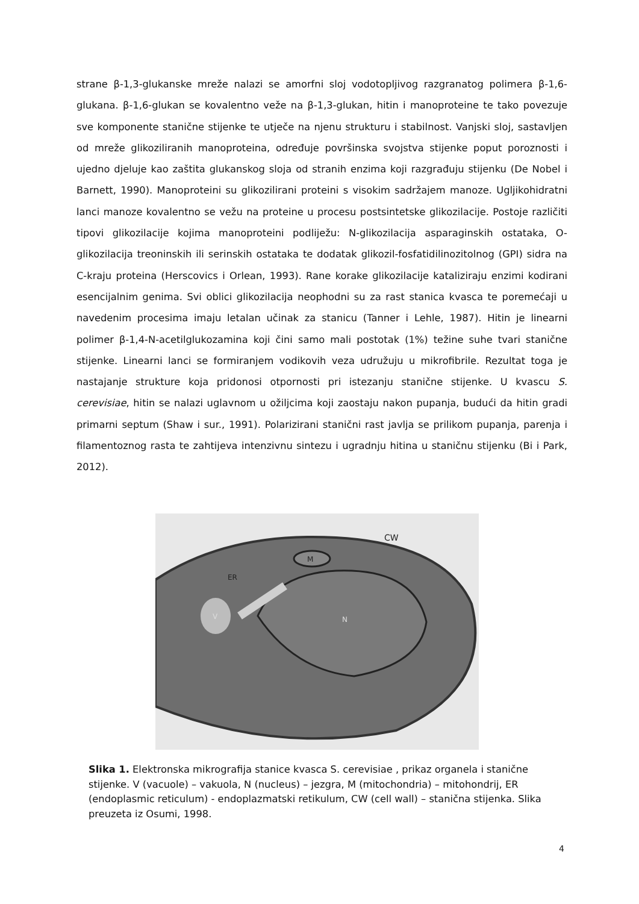strane β-1,3-glukanske mreže nalazi se amorfni sloj vodotopljivog razgranatog polimera β-1,6-glukana. β-1,6-glukan se kovalentno veže na β-1,3-glukan, hitin i manoproteine te tako povezuje sve komponente stanične stijenke te utječe na njenu strukturu i stabilnost. Vanjski sloj, sastavljen od mreže glikoziliranih manoproteina, određuje površinska svojstva stijenke poput poroznosti i ujedno djeluje kao zaštita glukanskog sloja od stranih enzima koji razgrađuju stijenku (De Nobel i Barnett, 1990). Manoproteini su glikozilirani proteini s visokim sadržajem manoze. Ugljikohidratni lanci manoze kovalentno se vežu na proteine u procesu postsintetske glikozilacije. Postoje različiti tipovi glikozilacije kojima manoproteini podliježu: N-glikozilacija asparaginskih ostataka, O-glikozilacija treoninskih ili serinskih ostataka te dodatak glikozil-fosfatidilinozitolnog (GPI) sidra na C-kraju proteina (Herscovics i Orlean, 1993). Rane korake glikozilacije kataliziraju enzimi kodirani esencijalnim genima. Svi oblici glikozilacija neophodni su za rast stanica kvasca te poremećaji u navedenim procesima imaju letalan učinak za stanicu (Tanner i Lehle, 1987). Hitin je linearni polimer β-1,4-N-acetilglukozamina koji čini samo mali postotak (1%) težine suhe tvari stanične stijenke. Linearni lanci se formiranjem vodikovih veza udružuju u mikrofibrile. Rezultat toga je nastajanje strukture koja pridonosi otpornosti pri istezanju stanične stijenke. U kvascu S. cerevisiae, hitin se nalazi uglavnom u ožiljcima koji zaostaju nakon pupanja, budući da hitin gradi primarni septum (Shaw i sur., 1991). Polarizirani stanični rast javlja se prilikom pupanja, parenja i filamentoznog rasta te zahtijeva intenzivnu sintezu i ugradnju hitina u staničnu stijenku (Bi i Park, 2012).
CW
M
ER
V
N
Slika 1. Elektronska mikrografija stanice kvasca S. cerevisiae , prikaz organela i stanične stijenke. V (vacuole) – vakuola, N (nucleus) – jezgra, M (mitochondria) – mitohondrij, ER (endoplasmic reticulum) - endoplazmatski retikulum, CW (cell wall) – stanična stijenka. Slika preuzeta iz Osumi, 1998.
4